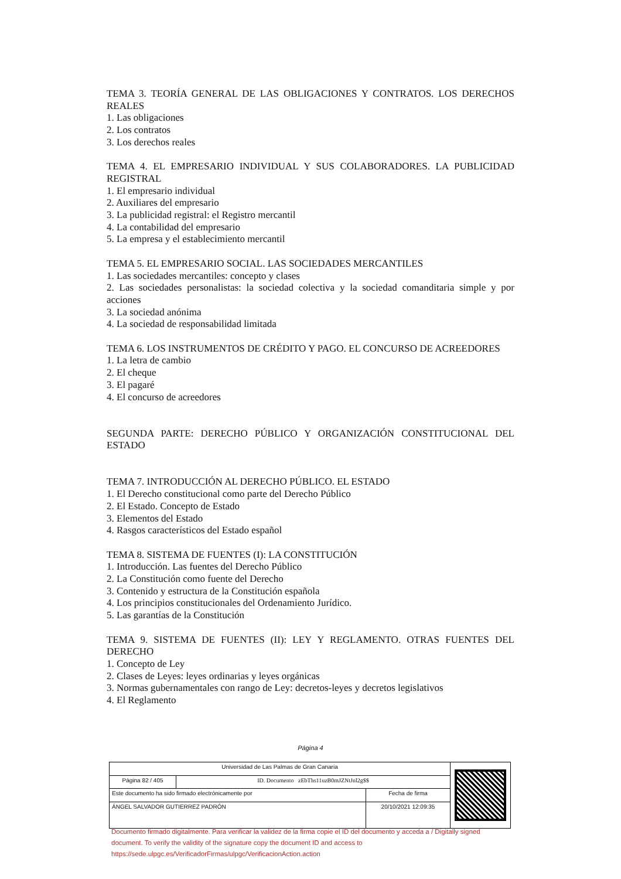TEMA 3. TEORÍA GENERAL DE LAS OBLIGACIONES Y CONTRATOS. LOS DERECHOS REALES
1. Las obligaciones
2. Los contratos
3. Los derechos reales
TEMA 4. EL EMPRESARIO INDIVIDUAL Y SUS COLABORADORES. LA PUBLICIDAD REGISTRAL
1. El empresario individual
2. Auxiliares del empresario
3. La publicidad registral: el Registro mercantil
4. La contabilidad del empresario
5. La empresa y el establecimiento mercantil
TEMA 5. EL EMPRESARIO SOCIAL. LAS SOCIEDADES MERCANTILES
1. Las sociedades mercantiles: concepto y clases
2. Las sociedades personalistas: la sociedad colectiva y la sociedad comanditaria simple y por acciones
3. La sociedad anónima
4. La sociedad de responsabilidad limitada
TEMA 6. LOS INSTRUMENTOS DE CRÉDITO Y PAGO. EL CONCURSO DE ACREEDORES
1. La letra de cambio
2. El cheque
3. El pagaré
4. El concurso de acreedores
SEGUNDA PARTE: DERECHO PÚBLICO Y ORGANIZACIÓN CONSTITUCIONAL DEL ESTADO
TEMA 7. INTRODUCCIÓN AL DERECHO PÚBLICO. EL ESTADO
1. El Derecho constitucional como parte del Derecho Público
2. El Estado. Concepto de Estado
3. Elementos del Estado
4. Rasgos característicos del Estado español
TEMA 8. SISTEMA DE FUENTES (I): LA CONSTITUCIÓN
1. Introducción. Las fuentes del Derecho Público
2. La Constitución como fuente del Derecho
3. Contenido y estructura de la Constitución española
4. Los principios constitucionales del Ordenamiento Jurídico.
5. Las garantías de la Constitución
TEMA 9. SISTEMA DE FUENTES (II): LEY Y REGLAMENTO. OTRAS FUENTES DEL DERECHO
1. Concepto de Ley
2. Clases de Leyes: leyes ordinarias y leyes orgánicas
3. Normas gubernamentales con rango de Ley: decretos-leyes y decretos legislativos
4. El Reglamento
Página 4
| Universidad de Las Palmas de Gran Canaria | | | |
| Página 82 / 405 | ID. Documento zEbThs11uzB0mJZNtJnl2g$$ | | |
| Este documento ha sido firmado electrónicamente por | | Fecha de firma | |
| ÁNGEL SALVADOR GUTIERREZ PADRÓN | | 20/10/2021 12:09:35 | |
Documento firmado digitalmente. Para verificar la validez de la firma copie el ID del documento y acceda a / Digitally signed document. To verify the validity of the signature copy the document ID and access to https://sede.ulpgc.es/VerificadorFirmas/ulpgc/VerificacionAction.action